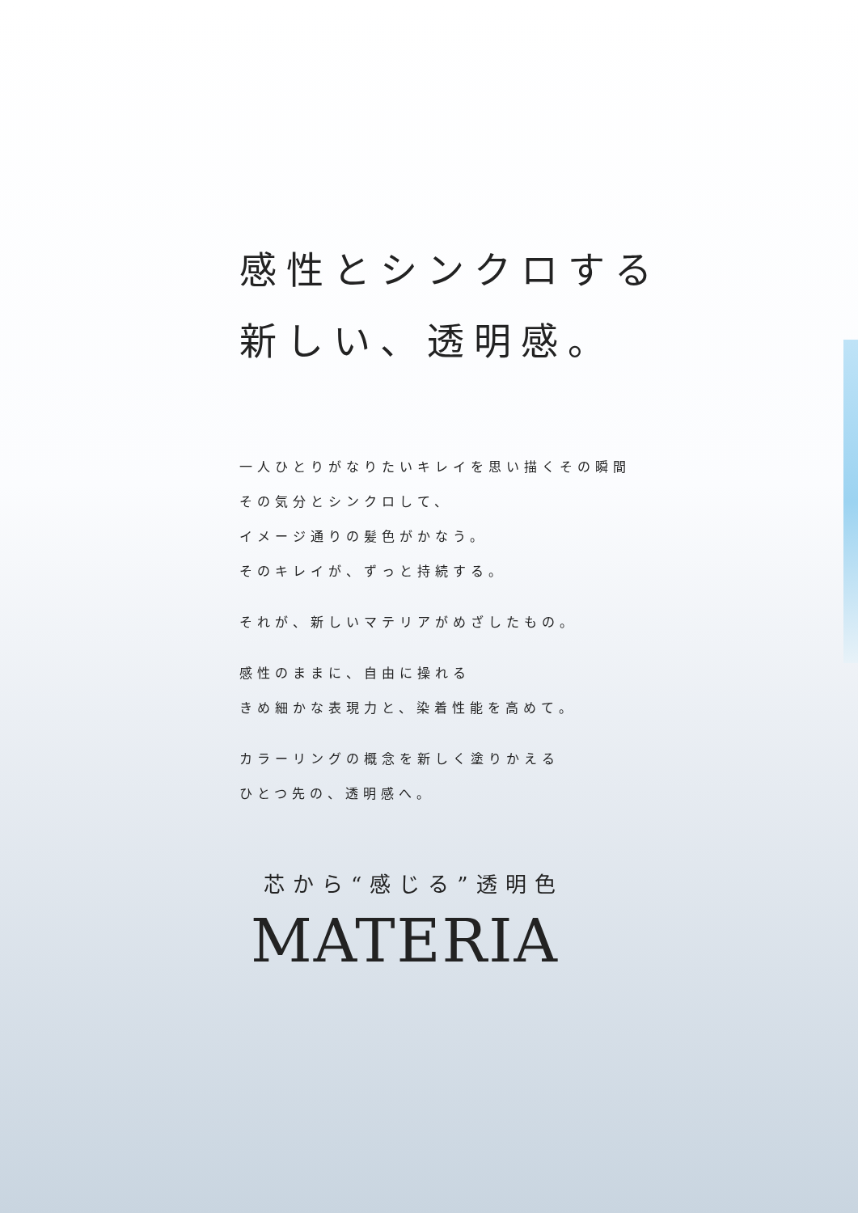感性とシンクロする
新しい、透明感。
一人ひとりがなりたいキレイを思い描くその瞬間
その気分とシンクロして、
イメージ通りの髪色がかなう。
そのキレイが、ずっと持続する。
それが、新しいマテリアがめざしたもの。
感性のままに、自由に操れる
きめ細かな表現力と、染着性能を高めて。
カラーリングの概念を新しく塗りかえる
ひとつ先の、透明感へ。
芯から“感じる”透明色
MATERIA